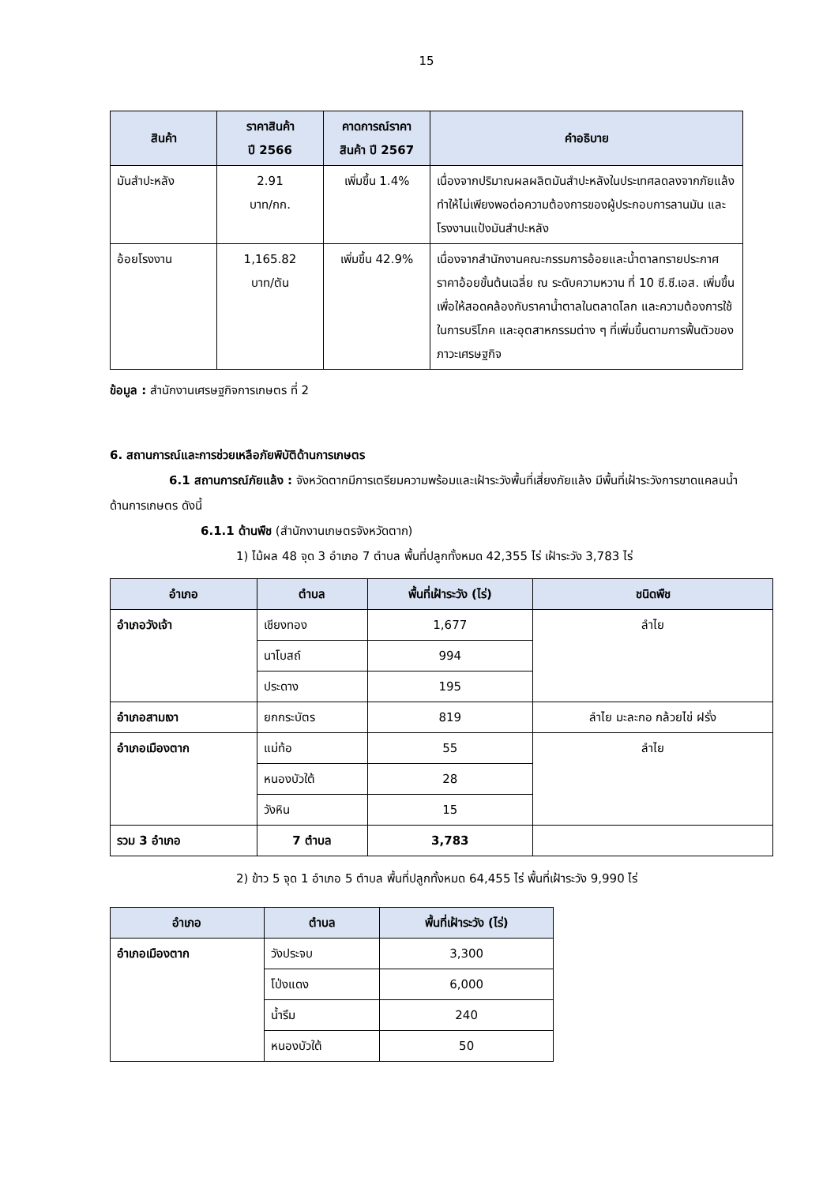15
| สินค้า | ราคาสินค้า ปี 2566 | คาดการณ์ราคา สินค้า ปี 2567 | คำอธิบาย |
| --- | --- | --- | --- |
| มันสำปะหลัง | 2.91 บาท/กก. | เพิ่มขึ้น 1.4% | เนื่องจากปริมาณผลผลิตมันสำปะหลังในประเทศลดลงจากภัยแล้ง ทำให้ไม่เพียงพอต่อความต้องการของผู้ประกอบการลานมัน และโรงงานแป้งมันสำปะหลัง |
| อ้อยโรงงาน | 1,165.82 บาท/ตัน | เพิ่มขึ้น 42.9% | เนื่องจากสำนักงานคณะกรรมการอ้อยและน้ำตาลทรายประกาศราคาอ้อยขั้นต้นเฉลี่ย ณ ระดับความหวาน ที่ 10 ซี.ซี.เอส. เพิ่มขึ้น เพื่อให้สอดคล้องกับราคาน้ำตาลในตลาดโลก และความต้องการใช้ในการบริโภค และอุตสาหกรรมต่าง ๆ ที่เพิ่มขึ้นตามการฟื้นตัวของภาวะเศรษฐกิจ |
ข้อมูล : สำนักงานเศรษฐกิจการเกษตร ที่ 2
6. สถานการณ์และการช่วยเหลือภัยพิบัติด้านการเกษตร
6.1 สถานการณ์ภัยแล้ง : จังหวัดตากมีการเตรียมความพร้อมและเฝ้าระวังพื้นที่เสี่ยงภัยแล้ง มีพื้นที่เฝ้าระวังการขาดแคลนน้ำด้านการเกษตร ดังนี้
6.1.1 ด้านพืช (สำนักงานเกษตรจังหวัดตาก)
1) ไม้ผล 48 จุด 3 อำเภอ 7 ตำบล พื้นที่ปลูกทั้งหมด 42,355 ไร่ เฝ้าระวัง 3,783 ไร่
| อำเภอ | ตำบล | พื้นที่เฝ้าระวัง (ไร่) | ชนิดพืช |
| --- | --- | --- | --- |
| อำเภอวังเจ้า | เชียงทอง | 1,677 | ลำไย |
| | นาโบสถ์ | 994 | |
| | ประดาง | 195 | |
| อำเภอสามเงา | ยกกระบัตร | 819 | ลำไย มะละกอ กล้วยไข่ ฝรั่ง |
| อำเภอเมืองตาก | แม่ท้อ | 55 | ลำไย |
| | หนองบัวใต้ | 28 | |
| | วังหิน | 15 | |
| รวม 3 อำเภอ | 7 ตำบล | 3,783 | |
2) ข้าว 5 จุด 1 อำเภอ 5 ตำบล พื้นที่ปลูกทั้งหมด 64,455 ไร่ พื้นที่เฝ้าระวัง 9,990 ไร่
| อำเภอ | ตำบล | พื้นที่เฝ้าระวัง (ไร่) |
| --- | --- | --- |
| อำเภอเมืองตาก | วังประจบ | 3,300 |
| | โป่งแดง | 6,000 |
| | น้ำรึม | 240 |
| | หนองบัวใต้ | 50 |